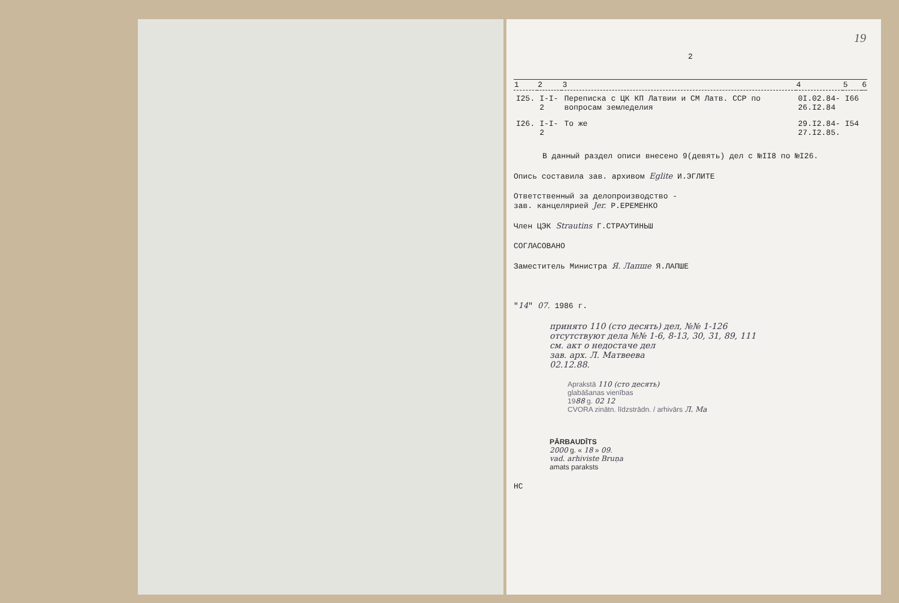19
2
| 1 | 2 | 3 | 4 | 5 | 6 |
| --- | --- | --- | --- | --- | --- |
| I25. | I-I-2 | Переписка с ЦК КП Латвии и СМ Латв. ССР по вопросам земледелия | 0I.02.84- 26.I2.84 | I66 | |
| I26. | I-I-2 | То же | 29.I2.84- 27.I2.85. | I54 | |
В данный раздел описи внесено 9(девять) дел с №II8 по №I26.
Опись составила зав. архивом Eglite И.ЭГЛИТЕ
Ответственный за делопроизводство -
зав. канцелярией Jer. Р.ЕРЕМЕНКО
Член ЦЭК Strautins Г.СТРАУТИНЬШ
СОГЛАСОВАНО
Заместитель Министра Я. Лапше Я.ЛАПШЕ
"14" 07. 1986 г.
принято 110 (сто десять) дел, №№ 1-126
отсутствуют дела №№ 1-6, 8-13, 30, 31, 89, 111
см. акт о недостаче дел
зав. арх. Л. Матвеева
02.12.88.
Aprakstā 110 (сто десять)
glabāšanas vienības
1988 g. 02 12
CVORA zinātn. līdzstrādn. / arhivārs Л. Ма
PĀRBAUDĪTS
2000 g. « 18 » 09.
vad. arhiviste Bruņa
amats paraksts
НС